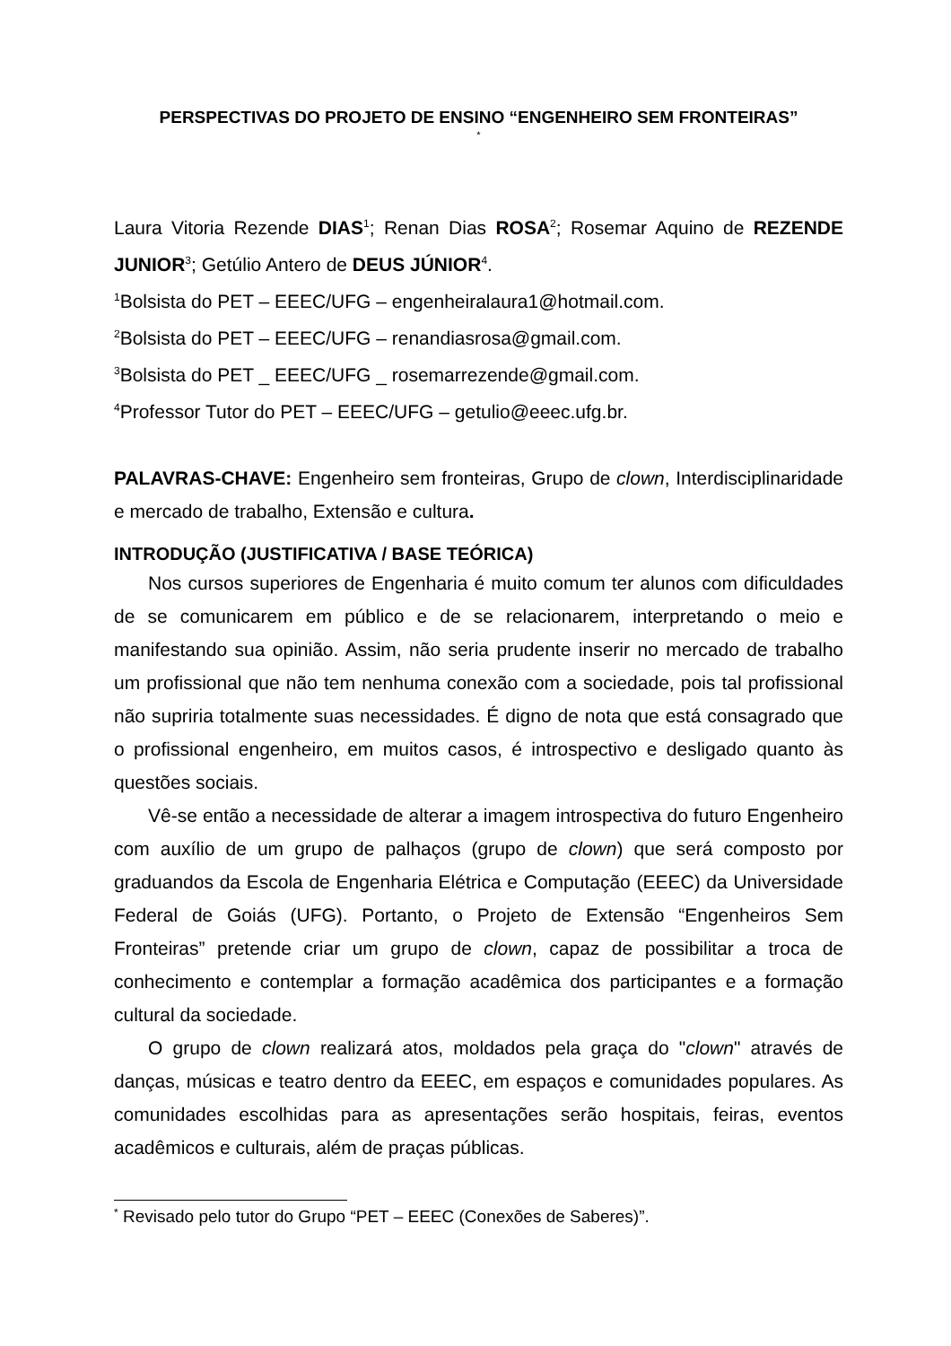PERSPECTIVAS DO PROJETO DE ENSINO “ENGENHEIRO SEM FRONTEIRAS”
*
Laura Vitoria Rezende DIAS<sup>1</sup>; Renan Dias ROSA<sup>2</sup>; Rosemar Aquino de REZENDE JUNIOR<sup>3</sup>; Getúlio Antero de DEUS JÚNIOR<sup>4</sup>.
<sup>1</sup> Bolsista do PET – EEEC/UFG – engenheiralaura1@hotmail.com.
<sup>2</sup> Bolsista do PET – EEEC/UFG – renandiasrosa@gmail.com.
<sup>3</sup> Bolsista do PET _ EEEC/UFG _ rosemarrezende@gmail.com.
<sup>4</sup> Professor Tutor do PET – EEEC/UFG – getulio@eeec.ufg.br.
PALAVRAS-CHAVE: Engenheiro sem fronteiras, Grupo de clown, Interdisciplinaridade e mercado de trabalho, Extensão e cultura.
INTRODUÇÃO (JUSTIFICATIVA / BASE TEÓRICA)
Nos cursos superiores de Engenharia é muito comum ter alunos com dificuldades de se comunicarem em público e de se relacionarem, interpretando o meio e manifestando sua opinião. Assim, não seria prudente inserir no mercado de trabalho um profissional que não tem nenhuma conexão com a sociedade, pois tal profissional não supriria totalmente suas necessidades. É digno de nota que está consagrado que o profissional engenheiro, em muitos casos, é introspectivo e desligado quanto às questões sociais.
Vê-se então a necessidade de alterar a imagem introspectiva do futuro Engenheiro com auxílio de um grupo de palhaços (grupo de clown) que será composto por graduandos da Escola de Engenharia Elétrica e Computação (EEEC) da Universidade Federal de Goiás (UFG). Portanto, o Projeto de Extensão “Engenheiros Sem Fronteiras” pretende criar um grupo de clown, capaz de possibilitar a troca de conhecimento e contemplar a formação acadêmica dos participantes e a formação cultural da sociedade.
O grupo de clown realizará atos, moldados pela graça do "clown" através de danças, músicas e teatro dentro da EEEC, em espaços e comunidades populares. As comunidades escolhidas para as apresentações serão hospitais, feiras, eventos acadêmicos e culturais, além de praças públicas.
<sup>*</sup> Revisado pelo tutor do Grupo “PET – EEEC (Conexões de Saberes)”.